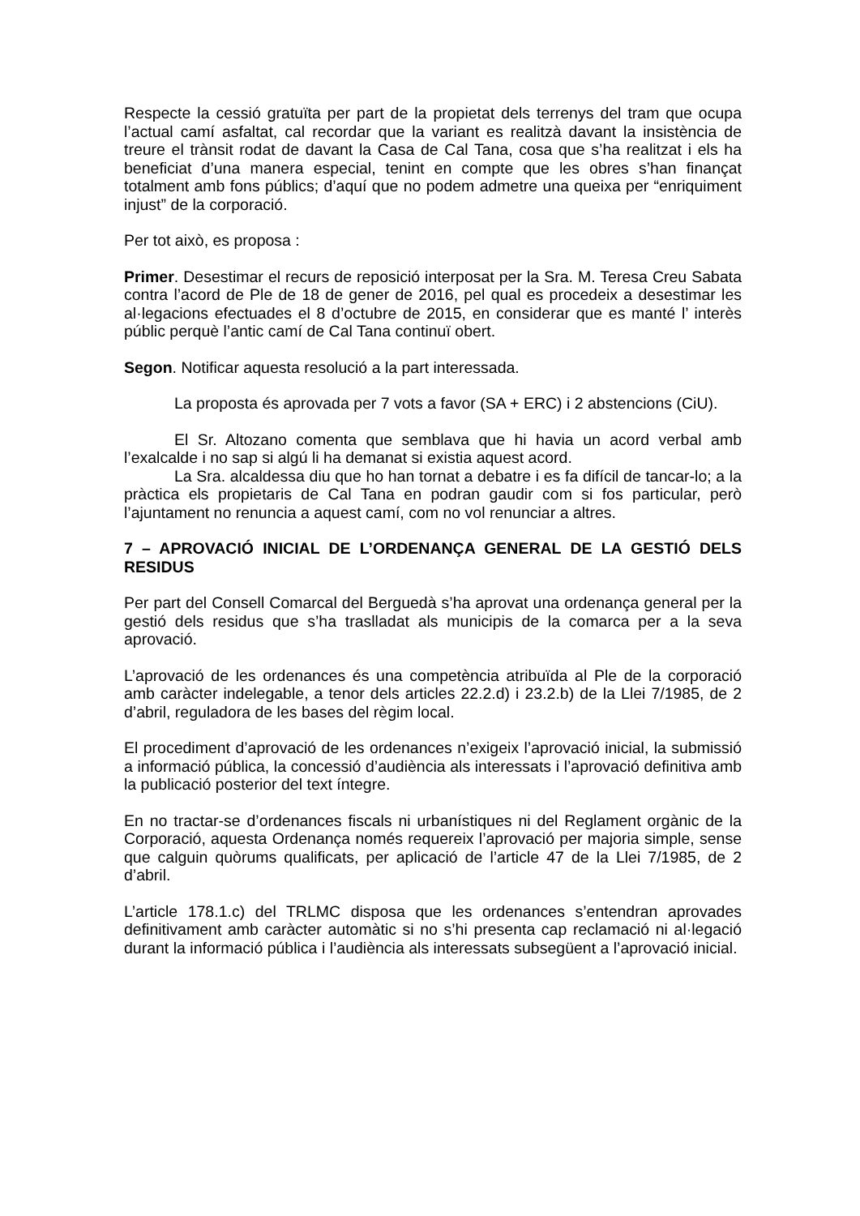Respecte la cessió gratuïta per part de la propietat dels terrenys del tram que ocupa l’actual camí asfaltat, cal recordar que la variant es realitzà davant la insistència de treure el trànsit rodat de davant la Casa de Cal Tana, cosa que s’ha realitzat i els ha beneficiat d’una manera especial, tenint en compte que les obres s’han finançat totalment amb fons públics; d’aquí que no podem admetre una queixa per “enriquiment injust” de la corporació.
Per tot això, es proposa :
Primer. Desestimar el recurs de reposició interposat per la Sra. M. Teresa Creu Sabata contra l’acord de Ple de 18 de gener de 2016, pel qual es procedeix a desestimar les al·legacions efectuades el 8 d’octubre de 2015, en considerar que es manté l’ interès públic perquè l’antic camí de Cal Tana continuï obert.
Segon. Notificar aquesta resolució a la part interessada.
La proposta és aprovada per 7 vots a favor (SA + ERC) i 2 abstencions (CiU).
El Sr. Altozano comenta que semblava que hi havia un acord verbal amb l’exalcalde i no sap si algú li ha demanat si existia aquest acord.
La Sra. alcaldessa diu que ho han tornat a debatre i es fa difícil de tancar-lo; a la pràctica els propietaris de Cal Tana en podran gaudir com si fos particular, però l’ajuntament no renuncia a aquest camí, com no vol renunciar a altres.
7 – APROVACIÓ INICIAL DE L’ORDENANÇA GENERAL DE LA GESTIÓ DELS RESIDUS
Per part del Consell Comarcal del Berguedà s’ha aprovat una ordenança general per la gestió dels residus que s’ha traslladat als municipis de la comarca per a la seva aprovació.
L’aprovació de les ordenances és una competència atribuïda al Ple de la corporació amb caràcter indelegable, a tenor dels articles 22.2.d) i 23.2.b) de la Llei 7/1985, de 2 d’abril, reguladora de les bases del règim local.
El procediment d’aprovació de les ordenances n’exigeix l’aprovació inicial, la submissió a informació pública, la concessió d’audiència als interessats i l’aprovació definitiva amb la publicació posterior del text íntegre.
En no tractar-se d’ordenances fiscals ni urbanístiques ni del Reglament orgànic de la Corporació, aquesta Ordenança només requereix l’aprovació per majoria simple, sense que calguin quòrums qualificats, per aplicació de l’article 47 de la Llei 7/1985, de 2 d’abril.
L’article 178.1.c) del TRLMC disposa que les ordenances s’entendran aprovades definitivament amb caràcter automàtic si no s’hi presenta cap reclamació ni al·legació durant la informació pública i l’audiència als interessats subsegüent a l’aprovació inicial.